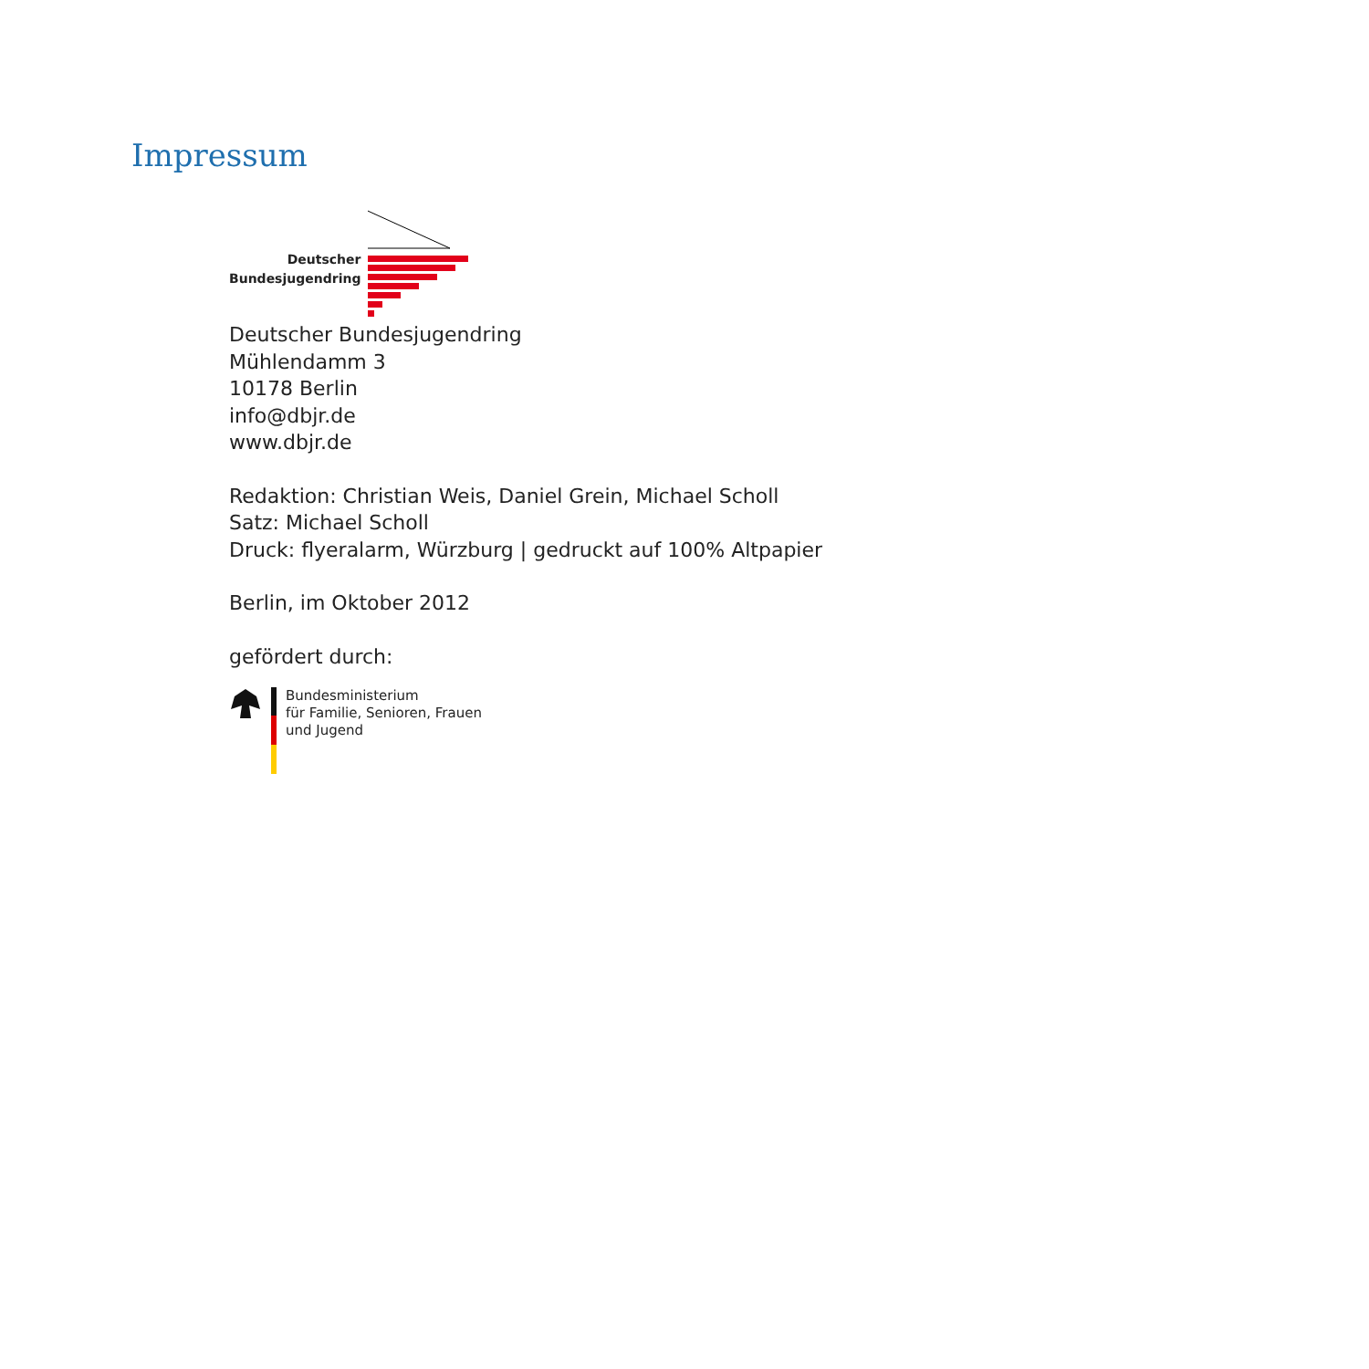Impressum
Deutscher
Bundesjugendring
Deutscher Bundesjugendring
Mühlendamm 3
10178 Berlin
info@dbjr.de
www.dbjr.de
Redaktion: Christian Weis, Daniel Grein, Michael Scholl
Satz: Michael Scholl
Druck: flyeralarm, Würzburg | gedruckt auf 100% Altpapier
Berlin, im Oktober 2012
gefördert durch:
Bundesministerium
für Familie, Senioren, Frauen
und Jugend